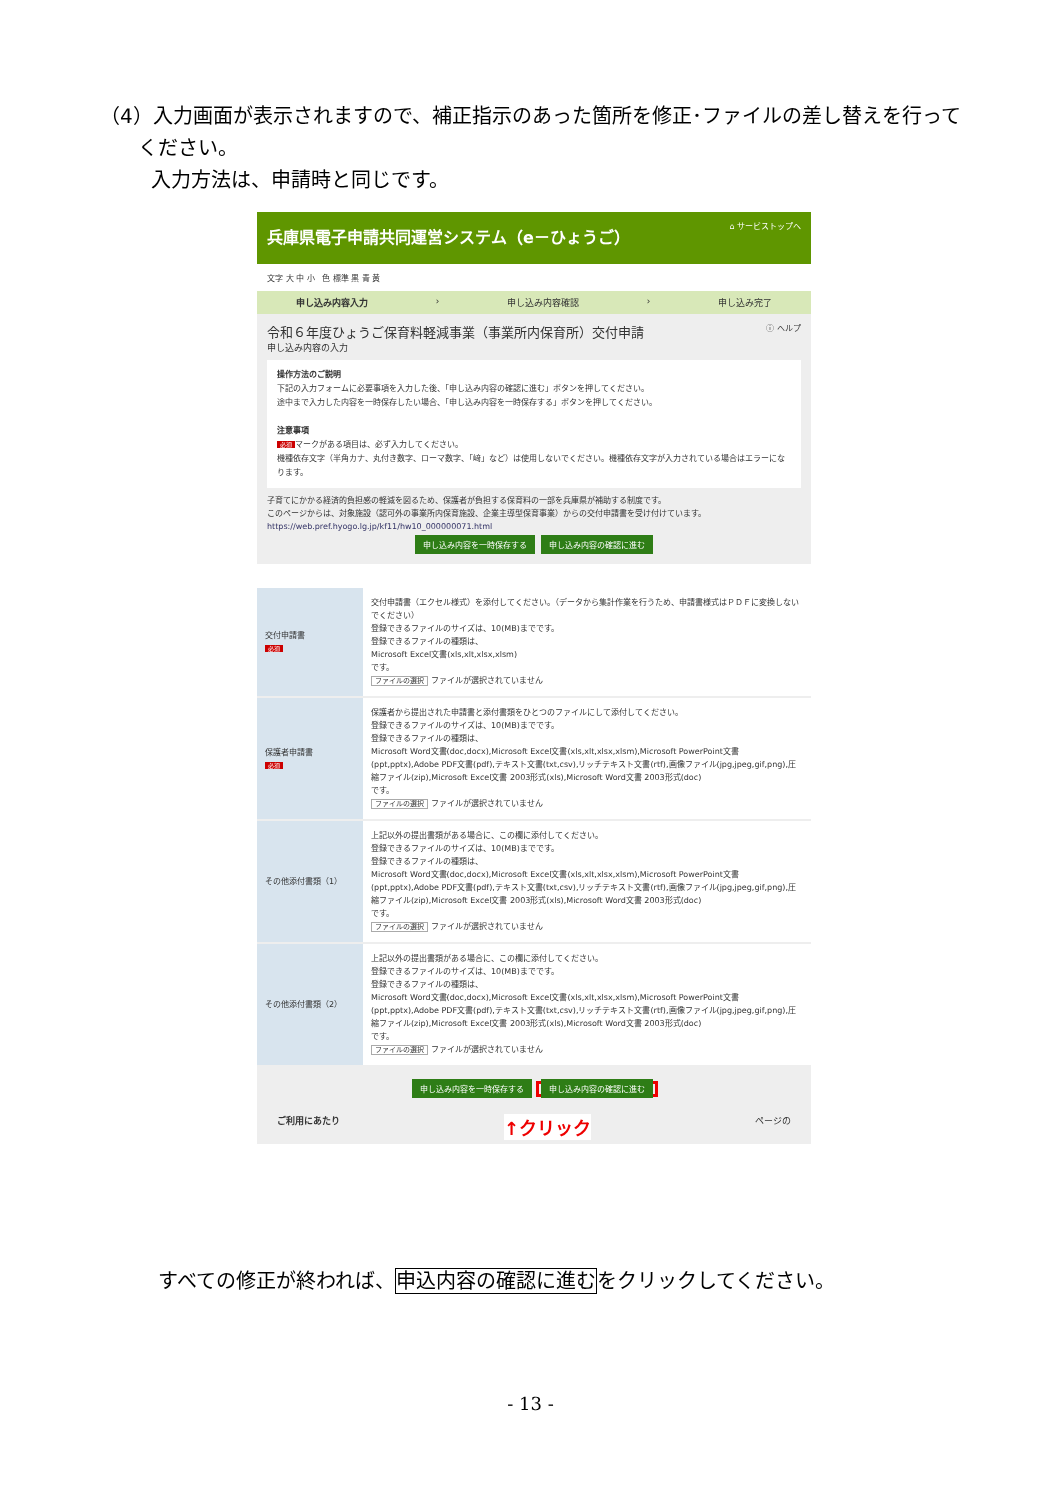（4）入力画面が表示されますので、補正指示のあった箇所を修正･ファイルの差し替えを行って
ください。
入力方法は、申請時と同じです。
兵庫県電子申請共同運営システム（e－ひょうご） ⌂ サービストップへ
文字 大 中 小 色 標準 黒 青 黄
申し込み内容入力 › 申し込み内容確認 › 申し込み完了
令和６年度ひょうご保育料軽減事業（事業所内保育所）交付申請 ⓘ ヘルプ
申し込み内容の入力
操作方法のご説明
下記の入力フォームに必要事項を入力した後、「申し込み内容の確認に進む」ボタンを押してください。
途中まで入力した内容を一時保存したい場合、「申し込み内容を一時保存する」ボタンを押してください。
注意事項
必須 マークがある項目は、必ず入力してください。
機種依存文字（半角カナ、丸付き数字、ローマ数字、「﨑」など）は使用しないでください。機種依存文字が入力されている場合はエラーになります。
子育てにかかる経済的負担感の軽減を図るため、保護者が負担する保育料の一部を兵庫県が補助する制度です。
このページからは、対象施設（認可外の事業所内保育施設、企業主導型保育事業）からの交付申請書を受け付けています。
https://web.pref.hyogo.lg.jp/kf11/hw10_000000071.html
申し込み内容を一時保存する 申し込み内容の確認に進む
| 交付申請書 必須 | 交付申請書（エクセル様式）を添付してください。（データから集計作業を行うため、申請書様式はＰＤＦに変換しないでください） 登録できるファイルのサイズは、10(MB)までです。 登録できるファイルの種類は、 Microsoft Excel文書(xls,xlt,xlsx,xlsm) です。 ファイルの選択 ファイルが選択されていません |
| 保護者申請書 必須 | 保護者から提出された申請書と添付書類をひとつのファイルにして添付してください。 登録できるファイルのサイズは、10(MB)までです。 登録できるファイルの種類は、 Microsoft Word文書(doc,docx),Microsoft Excel文書(xls,xlt,xlsx,xlsm),Microsoft PowerPoint文書(ppt,pptx),Adobe PDF文書(pdf),テキスト文書(txt,csv),リッチテキスト文書(rtf),画像ファイル(jpg,jpeg,gif,png),圧縮ファイル(zip),Microsoft Excel文書 2003形式(xls),Microsoft Word文書 2003形式(doc) です。 ファイルの選択 ファイルが選択されていません |
| その他添付書類（1） | 上記以外の提出書類がある場合に、この欄に添付してください。 登録できるファイルのサイズは、10(MB)までです。 登録できるファイルの種類は、 Microsoft Word文書(doc,docx),Microsoft Excel文書(xls,xlt,xlsx,xlsm),Microsoft PowerPoint文書(ppt,pptx),Adobe PDF文書(pdf),テキスト文書(txt,csv),リッチテキスト文書(rtf),画像ファイル(jpg,jpeg,gif,png),圧縮ファイル(zip),Microsoft Excel文書 2003形式(xls),Microsoft Word文書 2003形式(doc) です。 ファイルの選択 ファイルが選択されていません |
| その他添付書類（2） | 上記以外の提出書類がある場合に、この欄に添付してください。 登録できるファイルのサイズは、10(MB)までです。 登録できるファイルの種類は、 Microsoft Word文書(doc,docx),Microsoft Excel文書(xls,xlt,xlsx,xlsm),Microsoft PowerPoint文書(ppt,pptx),Adobe PDF文書(pdf),テキスト文書(txt,csv),リッチテキスト文書(rtf),画像ファイル(jpg,jpeg,gif,png),圧縮ファイル(zip),Microsoft Excel文書 2003形式(xls),Microsoft Word文書 2003形式(doc) です。 ファイルの選択 ファイルが選択されていません |
申し込み内容を一時保存する 申し込み内容の確認に進む
ご利用にあたり ↑クリック ページの
すべての修正が終われば、申込内容の確認に進むをクリックしてください。
- 13 -